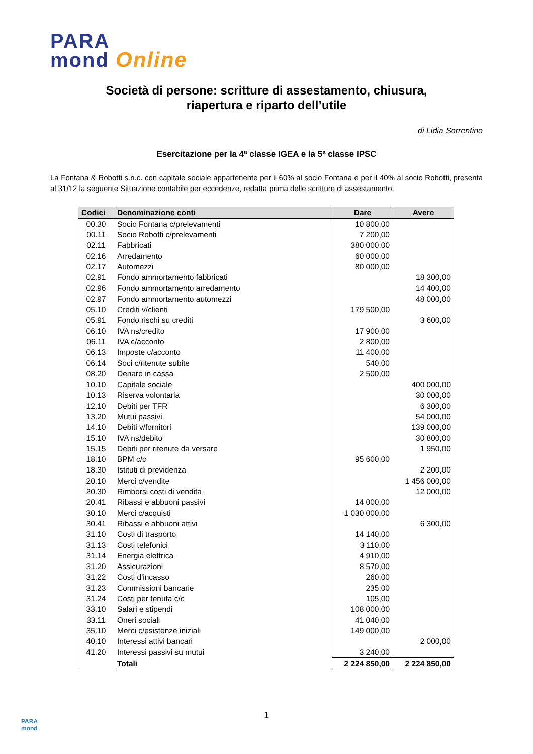PARA
mond Online
Società di persone: scritture di assestamento, chiusura,
riapertura e riparto dell’utile
di Lidia Sorrentino
Esercitazione per la 4ª classe IGEA e la 5ª classe IPSC
La Fontana & Robotti s.n.c. con capitale sociale appartenente per il 60% al socio Fontana e per il 40% al socio Robotti, presenta al 31/12 la seguente Situazione contabile per eccedenze, redatta prima delle scritture di assestamento.
| Codici | Denominazione conti | Dare | Avere |
| --- | --- | --- | --- |
| 00.30 | Socio Fontana c/prelevamenti | 10 800,00 | |
| 00.11 | Socio Robotti c/prelevamenti | 7 200,00 | |
| 02.11 | Fabbricati | 380 000,00 | |
| 02.16 | Arredamento | 60 000,00 | |
| 02.17 | Automezzi | 80 000,00 | |
| 02.91 | Fondo ammortamento fabbricati | | 18 300,00 |
| 02.96 | Fondo ammortamento arredamento | | 14 400,00 |
| 02.97 | Fondo ammortamento automezzi | | 48 000,00 |
| 05.10 | Crediti v/clienti | 179 500,00 | |
| 05.91 | Fondo rischi su crediti | | 3 600,00 |
| 06.10 | IVA ns/credito | 17 900,00 | |
| 06.11 | IVA c/acconto | 2 800,00 | |
| 06.13 | Imposte c/acconto | 11 400,00 | |
| 06.14 | Soci c/ritenute subite | 540,00 | |
| 08.20 | Denaro in cassa | 2 500,00 | |
| 10.10 | Capitale sociale | | 400 000,00 |
| 10.13 | Riserva volontaria | | 30 000,00 |
| 12.10 | Debiti per TFR | | 6 300,00 |
| 13.20 | Mutui passivi | | 54 000,00 |
| 14.10 | Debiti v/fornitori | | 139 000,00 |
| 15.10 | IVA ns/debito | | 30 800,00 |
| 15.15 | Debiti per ritenute da versare | | 1 950,00 |
| 18.10 | BPM c/c | 95 600,00 | |
| 18.30 | Istituti di previdenza | | 2 200,00 |
| 20.10 | Merci c/vendite | | 1 456 000,00 |
| 20.30 | Rimborsi costi di vendita | | 12 000,00 |
| 20.41 | Ribassi e abbuoni passivi | 14 000,00 | |
| 30.10 | Merci c/acquisti | 1 030 000,00 | |
| 30.41 | Ribassi e abbuoni attivi | | 6 300,00 |
| 31.10 | Costi di trasporto | 14 140,00 | |
| 31.13 | Costi telefonici | 3 110,00 | |
| 31.14 | Energia elettrica | 4 910,00 | |
| 31.20 | Assicurazioni | 8 570,00 | |
| 31.22 | Costi d'incasso | 260,00 | |
| 31.23 | Commissioni bancarie | 235,00 | |
| 31.24 | Costi per tenuta c/c | 105,00 | |
| 33.10 | Salari e stipendi | 108 000,00 | |
| 33.11 | Oneri sociali | 41 040,00 | |
| 35.10 | Merci c/esistenze iniziali | 149 000,00 | |
| 40.10 | Interessi attivi bancari | | 2 000,00 |
| 41.20 | Interessi passivi su mutui | 3 240,00 | |
| | Totali | 2 224 850,00 | 2 224 850,00 |
1
PARA
mond